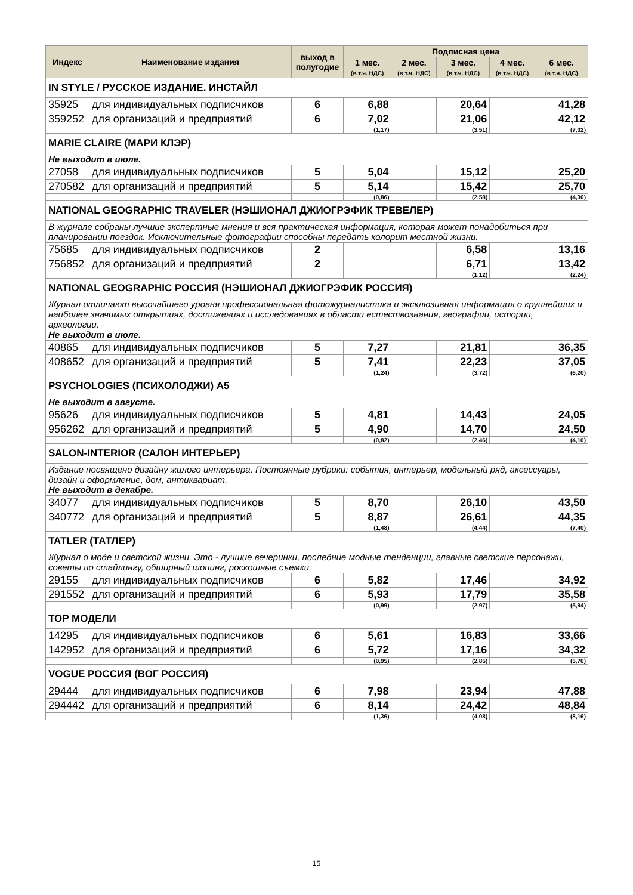| Индекс | Наименование издания | выход в полугодие | Подписная цена | | | | |
| --- | --- | --- | --- | --- | --- | --- | --- |
| | | | 1 мес. (в т.ч. НДС) | 2 мес. (в т.ч. НДС) | 3 мес. (в т.ч. НДС) | 4 мес. (в т.ч. НДС) | 6 мес. (в т.ч. НДС) |
| IN STYLE / РУССКОЕ ИЗДАНИЕ. ИНСТАЙЛ | | | | | | | |
| 35925 | для индивидуальных подписчиков | 6 | 6,88 | | 20,64 | | 41,28 |
| 359252 | для организаций и предприятий | 6 | 7,02 | | 21,06 | | 42,12 |
| | | | (1,17) | | (3,51) | | (7,02) |
| MARIE CLAIRE (МАРИ КЛЭР) | | | | | | | |
| Не выходит в июле. | | | | | | | |
| 27058 | для индивидуальных подписчиков | 5 | 5,04 | | 15,12 | | 25,20 |
| 270582 | для организаций и предприятий | 5 | 5,14 | | 15,42 | | 25,70 |
| | | | (0,86) | | (2,58) | | (4,30) |
| NATIONAL GEOGRAPHIC TRAVELER (НЭШИОНАЛ ДЖИОГРЭФИК ТРЕВЕЛЕР) | | | | | | | |
| В журнале собраны лучшие экспертные мнения и вся практическая информация, которая может понадобиться при планировании поездок. Исключительные фотографии способны передать колорит местной жизни. | | | | | | | |
| 75685 | для индивидуальных подписчиков | 2 | | | 6,58 | | 13,16 |
| 756852 | для организаций и предприятий | 2 | | | 6,71 | | 13,42 |
| | | | | | (1,12) | | (2,24) |
| NATIONAL GEOGRAPHIC РОССИЯ (НЭШИОНАЛ ДЖИОГРЭФИК РОССИЯ) | | | | | | | |
| Журнал отличают высочайшего уровня профессиональная фотожурналистика и эксклюзивная информация о крупнейших и наиболее значимых открытиях, достижениях и исследованиях в области естествознания, географии, истории, археологии. Не выходит в июле. | | | | | | | |
| 40865 | для индивидуальных подписчиков | 5 | 7,27 | | 21,81 | | 36,35 |
| 408652 | для организаций и предприятий | 5 | 7,41 | | 22,23 | | 37,05 |
| | | | (1,24) | | (3,72) | | (6,20) |
| PSYCHOLOGIES (ПСИХОЛОДЖИ) А5 | | | | | | | |
| Не выходит в августе. | | | | | | | |
| 95626 | для индивидуальных подписчиков | 5 | 4,81 | | 14,43 | | 24,05 |
| 956262 | для организаций и предприятий | 5 | 4,90 | | 14,70 | | 24,50 |
| | | | (0,82) | | (2,46) | | (4,10) |
| SALON-INTERIOR (САЛОН ИНТЕРЬЕР) | | | | | | | |
| Издание посвящено дизайну жилого интерьера. Постоянные рубрики: события, интерьер, модельный ряд, аксессуары, дизайн и оформление, дом, антиквариат. Не выходит в декабре. | | | | | | | |
| 34077 | для индивидуальных подписчиков | 5 | 8,70 | | 26,10 | | 43,50 |
| 340772 | для организаций и предприятий | 5 | 8,87 | | 26,61 | | 44,35 |
| | | | (1,48) | | (4,44) | | (7,40) |
| TATLER (ТАТЛЕР) | | | | | | | |
| Журнал о моде и светской жизни. Это - лучшие вечеринки, последние модные тенденции, главные светские персонажи, советы по стайлингу, обширный шопинг, роскошные съемки. | | | | | | | |
| 29155 | для индивидуальных подписчиков | 6 | 5,82 | | 17,46 | | 34,92 |
| 291552 | для организаций и предприятий | 6 | 5,93 | | 17,79 | | 35,58 |
| | | | (0,99) | | (2,97) | | (5,94) |
| TOP МОДЕЛИ | | | | | | | |
| 14295 | для индивидуальных подписчиков | 6 | 5,61 | | 16,83 | | 33,66 |
| 142952 | для организаций и предприятий | 6 | 5,72 | | 17,16 | | 34,32 |
| | | | (0,95) | | (2,85) | | (5,70) |
| VOGUE РОССИЯ (ВОГ РОССИЯ) | | | | | | | |
| 29444 | для индивидуальных подписчиков | 6 | 7,98 | | 23,94 | | 47,88 |
| 294442 | для организаций и предприятий | 6 | 8,14 | | 24,42 | | 48,84 |
| | | | (1,36) | | (4,08) | | (8,16) |
15